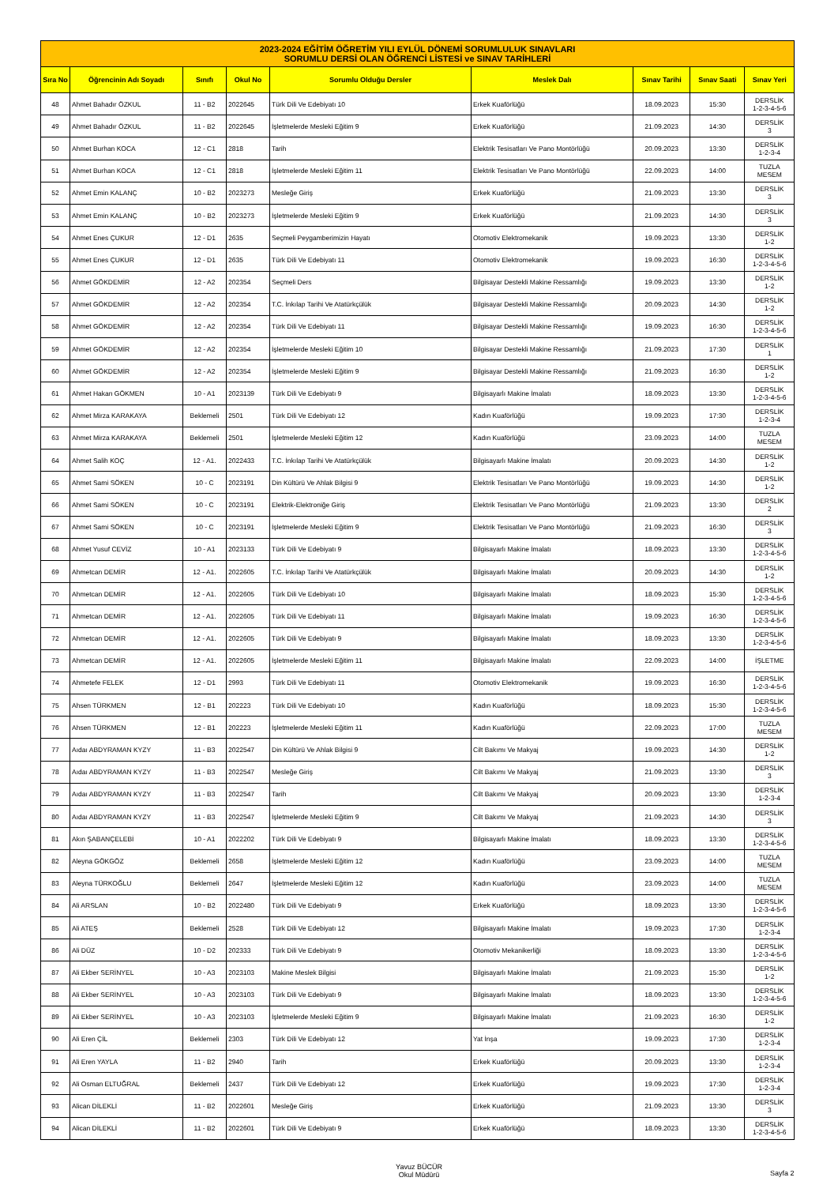| 2023-2024 EĞİTİM ÖĞRETİM YILI EYLÜL DÖNEMİ SORUMLULUK SINAVLARI SORUMLU DERSİ OLAN ÖĞRENCİ LİSTESİ ve SINAV TARİHLERİ | | | | | | | | |
| --- | --- | --- | --- | --- | --- | --- | --- | --- |
| Sıra No | Öğrencinin Adı Soyadı | Sınıfı | Okul No | Sorumlu Olduğu Dersler | Meslek Dalı | Sınav Tarihi | Sınav Saati | Sınav Yeri |
| 48 | Ahmet Bahadır ÖZKUL | 11 - B2 | 2022645 | Türk Dili Ve Edebiyatı 10 | Erkek Kuaförlüğü | 18.09.2023 | 15:30 | DERSLİK 1-2-3-4-5-6 |
| 49 | Ahmet Bahadır ÖZKUL | 11 - B2 | 2022645 | İşletmelerde Mesleki Eğitim 9 | Erkek Kuaförlüğü | 21.09.2023 | 14:30 | DERSLİK 3 |
| 50 | Ahmet Burhan KOCA | 12 - C1 | 2818 | Tarih | Elektrik Tesisatları Ve Pano Montörlüğü | 20.09.2023 | 13:30 | DERSLİK 1-2-3-4 |
| 51 | Ahmet Burhan KOCA | 12 - C1 | 2818 | İşletmelerde Mesleki Eğitim 11 | Elektrik Tesisatları Ve Pano Montörlüğü | 22.09.2023 | 14:00 | TUZLA MESEM |
| 52 | Ahmet Emin KALANÇ | 10 - B2 | 2023273 | Mesleğe Giriş | Erkek Kuaförlüğü | 21.09.2023 | 13:30 | DERSLİK 3 |
| 53 | Ahmet Emin KALANÇ | 10 - B2 | 2023273 | İşletmelerde Mesleki Eğitim 9 | Erkek Kuaförlüğü | 21.09.2023 | 14:30 | DERSLİK 3 |
| 54 | Ahmet Enes ÇUKUR | 12 - D1 | 2635 | Seçmeli Peygamberimizin Hayatı | Otomotiv Elektromekanik | 19.09.2023 | 13:30 | DERSLİK 1-2 |
| 55 | Ahmet Enes ÇUKUR | 12 - D1 | 2635 | Türk Dili Ve Edebiyatı 11 | Otomotiv Elektromekanik | 19.09.2023 | 16:30 | DERSLİK 1-2-3-4-5-6 |
| 56 | Ahmet GÖKDEMİR | 12 - A2 | 202354 | Seçmeli Ders | Bilgisayar Destekli Makine Ressamlığı | 19.09.2023 | 13:30 | DERSLİK 1-2 |
| 57 | Ahmet GÖKDEMİR | 12 - A2 | 202354 | T.C. İnkılap Tarihi Ve Atatürkçülük | Bilgisayar Destekli Makine Ressamlığı | 20.09.2023 | 14:30 | DERSLİK 1-2 |
| 58 | Ahmet GÖKDEMİR | 12 - A2 | 202354 | Türk Dili Ve Edebiyatı 11 | Bilgisayar Destekli Makine Ressamlığı | 19.09.2023 | 16:30 | DERSLİK 1-2-3-4-5-6 |
| 59 | Ahmet GÖKDEMİR | 12 - A2 | 202354 | İşletmelerde Mesleki Eğitim 10 | Bilgisayar Destekli Makine Ressamlığı | 21.09.2023 | 17:30 | DERSLİK 1 |
| 60 | Ahmet GÖKDEMİR | 12 - A2 | 202354 | İşletmelerde Mesleki Eğitim 9 | Bilgisayar Destekli Makine Ressamlığı | 21.09.2023 | 16:30 | DERSLİK 1-2 |
| 61 | Ahmet Hakan GÖKMEN | 10 - A1 | 2023139 | Türk Dili Ve Edebiyatı 9 | Bilgisayarlı Makine İmalatı | 18.09.2023 | 13:30 | DERSLİK 1-2-3-4-5-6 |
| 62 | Ahmet Mirza KARAKAYA | Beklemeli | 2501 | Türk Dili Ve Edebiyatı 12 | Kadın Kuaförlüğü | 19.09.2023 | 17:30 | DERSLİK 1-2-3-4 |
| 63 | Ahmet Mirza KARAKAYA | Beklemeli | 2501 | İşletmelerde Mesleki Eğitim 12 | Kadın Kuaförlüğü | 23.09.2023 | 14:00 | TUZLA MESEM |
| 64 | Ahmet Salih KOÇ | 12 - A1. | 2022433 | T.C. İnkılap Tarihi Ve Atatürkçülük | Bilgisayarlı Makine İmalatı | 20.09.2023 | 14:30 | DERSLİK 1-2 |
| 65 | Ahmet Sami SÖKEN | 10 - C | 2023191 | Din Kültürü Ve Ahlak Bilgisi 9 | Elektrik Tesisatları Ve Pano Montörlüğü | 19.09.2023 | 14:30 | DERSLİK 1-2 |
| 66 | Ahmet Sami SÖKEN | 10 - C | 2023191 | Elektrik-Elektroniğe Giriş | Elektrik Tesisatları Ve Pano Montörlüğü | 21.09.2023 | 13:30 | DERSLİK 2 |
| 67 | Ahmet Sami SÖKEN | 10 - C | 2023191 | İşletmelerde Mesleki Eğitim 9 | Elektrik Tesisatları Ve Pano Montörlüğü | 21.09.2023 | 16:30 | DERSLİK 3 |
| 68 | Ahmet Yusuf CEVİZ | 10 - A1 | 2023133 | Türk Dili Ve Edebiyatı 9 | Bilgisayarlı Makine İmalatı | 18.09.2023 | 13:30 | DERSLİK 1-2-3-4-5-6 |
| 69 | Ahmetcan DEMİR | 12 - A1. | 2022605 | T.C. İnkılap Tarihi Ve Atatürkçülük | Bilgisayarlı Makine İmalatı | 20.09.2023 | 14:30 | DERSLİK 1-2 |
| 70 | Ahmetcan DEMİR | 12 - A1. | 2022605 | Türk Dili Ve Edebiyatı 10 | Bilgisayarlı Makine İmalatı | 18.09.2023 | 15:30 | DERSLİK 1-2-3-4-5-6 |
| 71 | Ahmetcan DEMİR | 12 - A1. | 2022605 | Türk Dili Ve Edebiyatı 11 | Bilgisayarlı Makine İmalatı | 19.09.2023 | 16:30 | DERSLİK 1-2-3-4-5-6 |
| 72 | Ahmetcan DEMİR | 12 - A1. | 2022605 | Türk Dili Ve Edebiyatı 9 | Bilgisayarlı Makine İmalatı | 18.09.2023 | 13:30 | DERSLİK 1-2-3-4-5-6 |
| 73 | Ahmetcan DEMİR | 12 - A1. | 2022605 | İşletmelerde Mesleki Eğitim 11 | Bilgisayarlı Makine İmalatı | 22.09.2023 | 14:00 | İŞLETME |
| 74 | Ahmetefe FELEK | 12 - D1 | 2993 | Türk Dili Ve Edebiyatı 11 | Otomotiv Elektromekanik | 19.09.2023 | 16:30 | DERSLİK 1-2-3-4-5-6 |
| 75 | Ahsen TÜRKMEN | 12 - B1 | 202223 | Türk Dili Ve Edebiyatı 10 | Kadın Kuaförlüğü | 18.09.2023 | 15:30 | DERSLİK 1-2-3-4-5-6 |
| 76 | Ahsen TÜRKMEN | 12 - B1 | 202223 | İşletmelerde Mesleki Eğitim 11 | Kadın Kuaförlüğü | 22.09.2023 | 17:00 | TUZLA MESEM |
| 77 | Aıdaı ABDYRAMAN KYZY | 11 - B3 | 2022547 | Din Kültürü Ve Ahlak Bilgisi 9 | Cilt Bakımı Ve Makyaj | 19.09.2023 | 14:30 | DERSLİK 1-2 |
| 78 | Aıdaı ABDYRAMAN KYZY | 11 - B3 | 2022547 | Mesleğe Giriş | Cilt Bakımı Ve Makyaj | 21.09.2023 | 13:30 | DERSLİK 3 |
| 79 | Aıdaı ABDYRAMAN KYZY | 11 - B3 | 2022547 | Tarih | Cilt Bakımı Ve Makyaj | 20.09.2023 | 13:30 | DERSLİK 1-2-3-4 |
| 80 | Aıdaı ABDYRAMAN KYZY | 11 - B3 | 2022547 | İşletmelerde Mesleki Eğitim 9 | Cilt Bakımı Ve Makyaj | 21.09.2023 | 14:30 | DERSLİK 3 |
| 81 | Akın ŞABANÇELEBİ | 10 - A1 | 2022202 | Türk Dili Ve Edebiyatı 9 | Bilgisayarlı Makine İmalatı | 18.09.2023 | 13:30 | DERSLİK 1-2-3-4-5-6 |
| 82 | Aleyna GÖKGÖZ | Beklemeli | 2658 | İşletmelerde Mesleki Eğitim 12 | Kadın Kuaförlüğü | 23.09.2023 | 14:00 | TUZLA MESEM |
| 83 | Aleyna TÜRKOĞLU | Beklemeli | 2647 | İşletmelerde Mesleki Eğitim 12 | Kadın Kuaförlüğü | 23.09.2023 | 14:00 | TUZLA MESEM |
| 84 | Ali ARSLAN | 10 - B2 | 2022480 | Türk Dili Ve Edebiyatı 9 | Erkek Kuaförlüğü | 18.09.2023 | 13:30 | DERSLİK 1-2-3-4-5-6 |
| 85 | Ali ATEŞ | Beklemeli | 2528 | Türk Dili Ve Edebiyatı 12 | Bilgisayarlı Makine İmalatı | 19.09.2023 | 17:30 | DERSLİK 1-2-3-4 |
| 86 | Ali DÜZ | 10 - D2 | 202333 | Türk Dili Ve Edebiyatı 9 | Otomotiv Mekanikerliği | 18.09.2023 | 13:30 | DERSLİK 1-2-3-4-5-6 |
| 87 | Ali Ekber SERİNYEL | 10 - A3 | 2023103 | Makine Meslek Bilgisi | Bilgisayarlı Makine İmalatı | 21.09.2023 | 15:30 | DERSLİK 1-2 |
| 88 | Ali Ekber SERİNYEL | 10 - A3 | 2023103 | Türk Dili Ve Edebiyatı 9 | Bilgisayarlı Makine İmalatı | 18.09.2023 | 13:30 | DERSLİK 1-2-3-4-5-6 |
| 89 | Ali Ekber SERİNYEL | 10 - A3 | 2023103 | İşletmelerde Mesleki Eğitim 9 | Bilgisayarlı Makine İmalatı | 21.09.2023 | 16:30 | DERSLİK 1-2 |
| 90 | Ali Eren ÇİL | Beklemeli | 2303 | Türk Dili Ve Edebiyatı 12 | Yat İnşa | 19.09.2023 | 17:30 | DERSLİK 1-2-3-4 |
| 91 | Ali Eren YAYLA | 11 - B2 | 2940 | Tarih | Erkek Kuaförlüğü | 20.09.2023 | 13:30 | DERSLİK 1-2-3-4 |
| 92 | Ali Osman ELTUĞRAL | Beklemeli | 2437 | Türk Dili Ve Edebiyatı 12 | Erkek Kuaförlüğü | 19.09.2023 | 17:30 | DERSLİK 1-2-3-4 |
| 93 | Alican DİLEKLİ | 11 - B2 | 2022601 | Mesleğe Giriş | Erkek Kuaförlüğü | 21.09.2023 | 13:30 | DERSLİK 3 |
| 94 | Alican DİLEKLİ | 11 - B2 | 2022601 | Türk Dili Ve Edebiyatı 9 | Erkek Kuaförlüğü | 18.09.2023 | 13:30 | DERSLİK 1-2-3-4-5-6 |
Yavuz BÜCÜR
Okul Müdürü
Sayfa 2